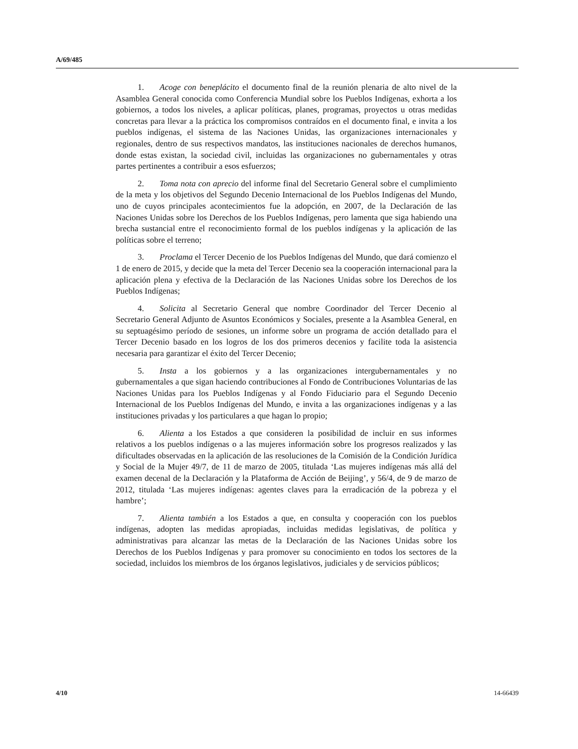A/69/485
1. Acoge con beneplácito el documento final de la reunión plenaria de alto nivel de la Asamblea General conocida como Conferencia Mundial sobre los Pueblos Indígenas, exhorta a los gobiernos, a todos los niveles, a aplicar políticas, planes, programas, proyectos u otras medidas concretas para llevar a la práctica los compromisos contraídos en el documento final, e invita a los pueblos indígenas, el sistema de las Naciones Unidas, las organizaciones internacionales y regionales, dentro de sus respectivos mandatos, las instituciones nacionales de derechos humanos, donde estas existan, la sociedad civil, incluidas las organizaciones no gubernamentales y otras partes pertinentes a contribuir a esos esfuerzos;
2. Toma nota con aprecio del informe final del Secretario General sobre el cumplimiento de la meta y los objetivos del Segundo Decenio Internacional de los Pueblos Indígenas del Mundo, uno de cuyos principales acontecimientos fue la adopción, en 2007, de la Declaración de las Naciones Unidas sobre los Derechos de los Pueblos Indígenas, pero lamenta que siga habiendo una brecha sustancial entre el reconocimiento formal de los pueblos indígenas y la aplicación de las políticas sobre el terreno;
3. Proclama el Tercer Decenio de los Pueblos Indígenas del Mundo, que dará comienzo el 1 de enero de 2015, y decide que la meta del Tercer Decenio sea la cooperación internacional para la aplicación plena y efectiva de la Declaración de las Naciones Unidas sobre los Derechos de los Pueblos Indígenas;
4. Solicita al Secretario General que nombre Coordinador del Tercer Decenio al Secretario General Adjunto de Asuntos Económicos y Sociales, presente a la Asamblea General, en su septuagésimo período de sesiones, un informe sobre un programa de acción detallado para el Tercer Decenio basado en los logros de los dos primeros decenios y facilite toda la asistencia necesaria para garantizar el éxito del Tercer Decenio;
5. Insta a los gobiernos y a las organizaciones intergubernamentales y no gubernamentales a que sigan haciendo contribuciones al Fondo de Contribuciones Voluntarias de las Naciones Unidas para los Pueblos Indígenas y al Fondo Fiduciario para el Segundo Decenio Internacional de los Pueblos Indígenas del Mundo, e invita a las organizaciones indígenas y a las instituciones privadas y los particulares a que hagan lo propio;
6. Alienta a los Estados a que consideren la posibilidad de incluir en sus informes relativos a los pueblos indígenas o a las mujeres información sobre los progresos realizados y las dificultades observadas en la aplicación de las resoluciones de la Comisión de la Condición Jurídica y Social de la Mujer 49/7, de 11 de marzo de 2005, titulada ‘Las mujeres indígenas más allá del examen decenal de la Declaración y la Plataforma de Acción de Beijing’, y 56/4, de 9 de marzo de 2012, titulada ‘Las mujeres indígenas: agentes claves para la erradicación de la pobreza y el hambre’;
7. Alienta también a los Estados a que, en consulta y cooperación con los pueblos indígenas, adopten las medidas apropiadas, incluidas medidas legislativas, de política y administrativas para alcanzar las metas de la Declaración de las Naciones Unidas sobre los Derechos de los Pueblos Indígenas y para promover su conocimiento en todos los sectores de la sociedad, incluidos los miembros de los órganos legislativos, judiciales y de servicios públicos;
4/10 14-66439